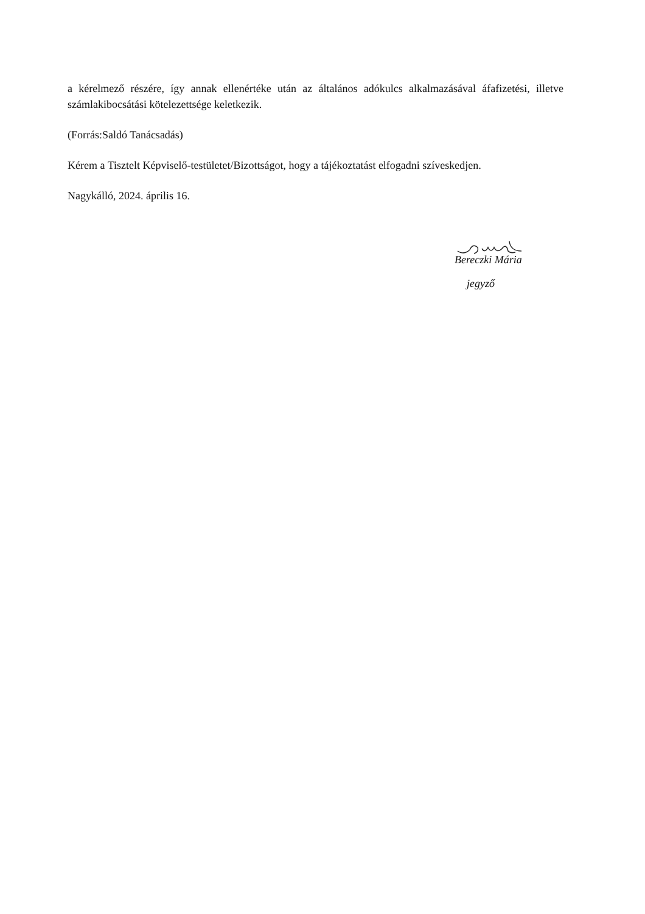a kérelmező részére, így annak ellenértéke után az általános adókulcs alkalmazásával áfafizetési, illetve számlakibocsátási kötelezettsége keletkezik.
(Forrás:Saldó Tanácsadás)
Kérem a Tisztelt Képviselő-testületet/Bizottságot, hogy a tájékoztatást elfogadni szíveskedjen.
Nagykálló, 2024. április 16.
Bereczki Mária
jegyző